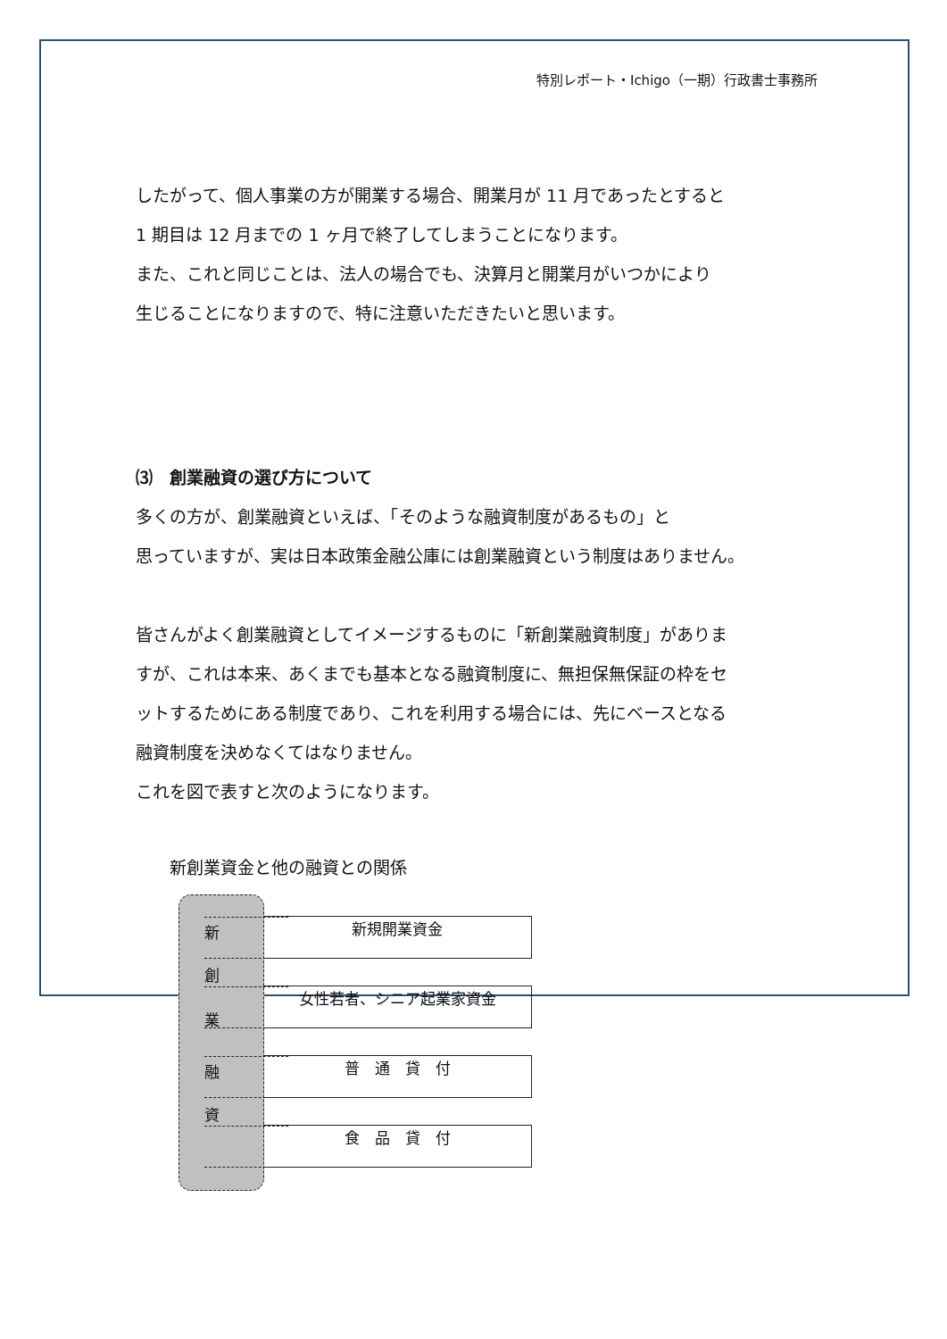特別レポート・Ichigo（一期）行政書士事務所
したがって、個人事業の方が開業する場合、開業月が 11 月であったとすると
1 期目は 12 月までの 1 ヶ月で終了してしまうことになります。
また、これと同じことは、法人の場合でも、決算月と開業月がいつかにより
生じることになりますので、特に注意いただきたいと思います。
⑶　創業融資の選び方について
多くの方が、創業融資といえば、「そのような融資制度があるもの」と
思っていますが、実は日本政策金融公庫には創業融資という制度はありません。
皆さんがよく創業融資としてイメージするものに「新創業融資制度」がありま
すが、これは本来、あくまでも基本となる融資制度に、無担保無保証の枠をセ
ットするためにある制度であり、これを利用する場合には、先にベースとなる
融資制度を決めなくてはなりません。
これを図で表すと次のようになります。
新創業資金と他の融資との関係
新
創
業
融
資
新規開業資金
女性若者、シニア起業家資金
普　通　貸　付
食　品　貸　付